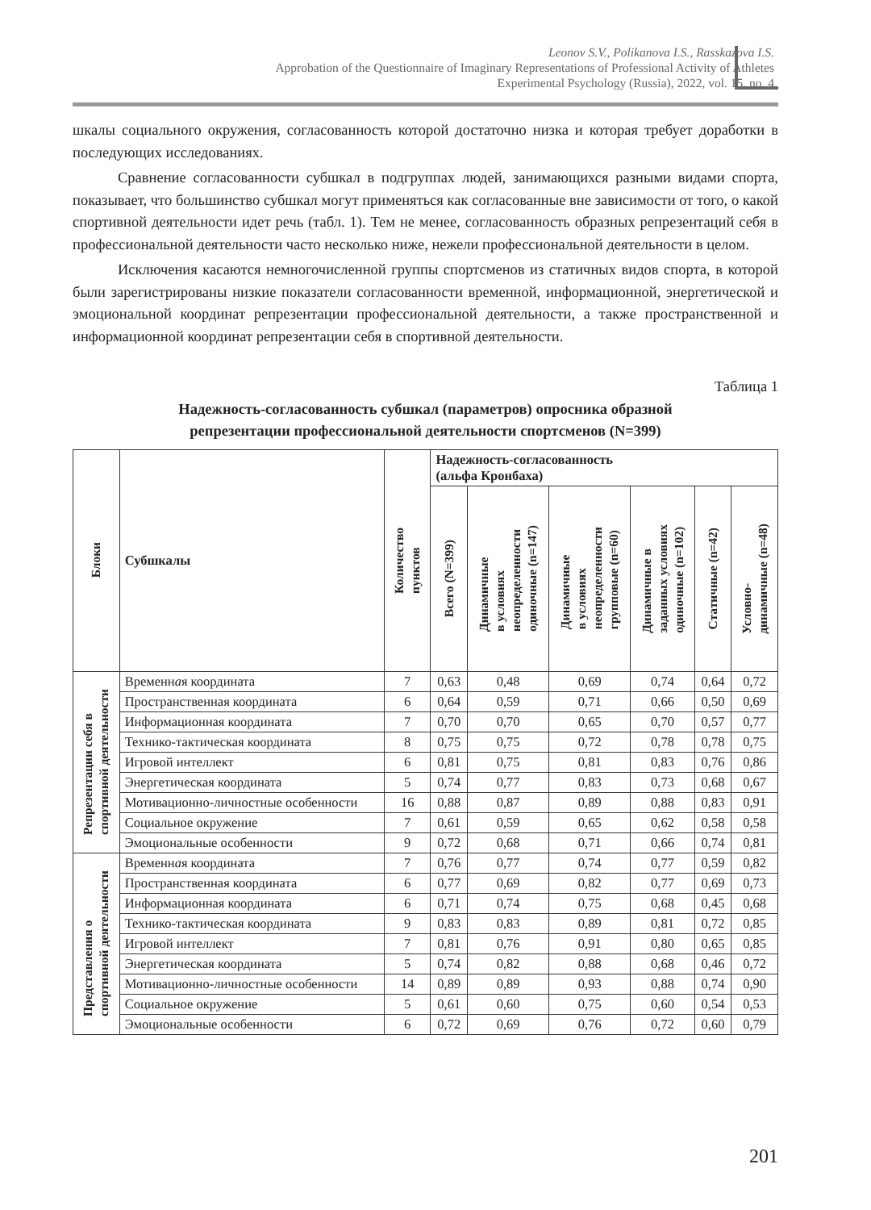Leonov S.V., Polikanova I.S., Rasskazova I.S.
Approbation of the Questionnaire of Imaginary Representations of Professional Activity of Athletes
Experimental Psychology (Russia), 2022, vol. 15, no. 4
шкалы социального окружения, согласованность которой достаточно низка и которая требует доработки в последующих исследованиях.
Сравнение согласованности субшкал в подгруппах людей, занимающихся разными видами спорта, показывает, что большинство субшкал могут применяться как согласованные вне зависимости от того, о какой спортивной деятельности идет речь (табл. 1). Тем не менее, согласованность образных репрезентаций себя в профессиональной деятельности часто несколько ниже, нежели профессиональной деятельности в целом.
Исключения касаются немногочисленной группы спортсменов из статичных видов спорта, в которой были зарегистрированы низкие показатели согласованности временной, информационной, энергетической и эмоциональной координат репрезентации профессиональной деятельности, а также пространственной и информационной координат репрезентации себя в спортивной деятельности.
Таблица 1
Надежность-согласованность субшкал (параметров) опросника образной
репрезентации профессиональной деятельности спортсменов (N=399)
| Блоки | Субшкалы | Количество пунктов | Надежность-согласованность (альфа Кронбаха) | | | | | |
| --- | --- | --- | --- | --- | --- | --- | --- | --- |
| | | | Всего (N=399) | Динамичные в условиях неопределенности одиночные (n=147) | Динамичные в условиях неопределенности групповые (n=60) | Динамичные в заданных условиях одиночные (n=102) | Статичные (n=42) | Условно- динамичные (n=48) |
| Репрезентации себя в спортивной деятельности | Временн а я координата | 7 | 0,63 | 0,48 | 0,69 | 0,74 | 0,64 | 0,72 |
| | Пространственная координата | 6 | 0,64 | 0,59 | 0,71 | 0,66 | 0,50 | 0,69 |
| | Информационная координата | 7 | 0,70 | 0,70 | 0,65 | 0,70 | 0,57 | 0,77 |
| | Технико-тактическая координата | 8 | 0,75 | 0,75 | 0,72 | 0,78 | 0,78 | 0,75 |
| | Игровой интеллект | 6 | 0,81 | 0,75 | 0,81 | 0,83 | 0,76 | 0,86 |
| | Энергетическая координата | 5 | 0,74 | 0,77 | 0,83 | 0,73 | 0,68 | 0,67 |
| | Мотивационно-личностные особенности | 16 | 0,88 | 0,87 | 0,89 | 0,88 | 0,83 | 0,91 |
| | Социальное окружение | 7 | 0,61 | 0,59 | 0,65 | 0,62 | 0,58 | 0,58 |
| | Эмоциональные особенности | 9 | 0,72 | 0,68 | 0,71 | 0,66 | 0,74 | 0,81 |
| Представления о спортивной деятельности | Временн а я координата | 7 | 0,76 | 0,77 | 0,74 | 0,77 | 0,59 | 0,82 |
| | Пространственная координата | 6 | 0,77 | 0,69 | 0,82 | 0,77 | 0,69 | 0,73 |
| | Информационная координата | 6 | 0,71 | 0,74 | 0,75 | 0,68 | 0,45 | 0,68 |
| | Технико-тактическая координата | 9 | 0,83 | 0,83 | 0,89 | 0,81 | 0,72 | 0,85 |
| | Игровой интеллект | 7 | 0,81 | 0,76 | 0,91 | 0,80 | 0,65 | 0,85 |
| | Энергетическая координата | 5 | 0,74 | 0,82 | 0,88 | 0,68 | 0,46 | 0,72 |
| | Мотивационно-личностные особенности | 14 | 0,89 | 0,89 | 0,93 | 0,88 | 0,74 | 0,90 |
| | Социальное окружение | 5 | 0,61 | 0,60 | 0,75 | 0,60 | 0,54 | 0,53 |
| | Эмоциональные особенности | 6 | 0,72 | 0,69 | 0,76 | 0,72 | 0,60 | 0,79 |
201